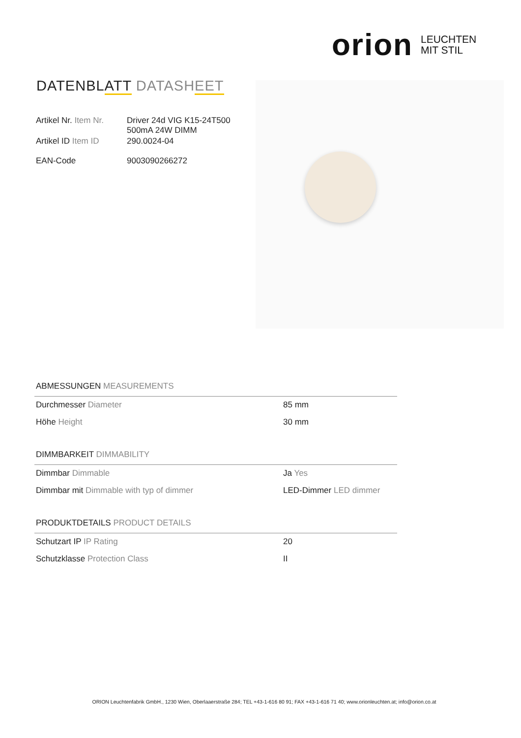orion LEUCHTEN
MIT STIL
DATENBLATT DATASHEET
| Artikel Nr. Item Nr. | Driver 24d VIG K15-24T500 500mA 24W DIMM |
| Artikel ID Item ID | 290.0024-04 |
| EAN-Code | 9003090266272 |
ABMESSUNGEN MEASUREMENTS
| Durchmesser Diameter | 85 mm |
| Höhe Height | 30 mm |
DIMMBARKEIT DIMMABILITY
| Dimmbar Dimmable | Ja Yes |
| Dimmbar mit Dimmable with typ of dimmer | LED-Dimmer LED dimmer |
PRODUKTDETAILS PRODUCT DETAILS
| Schutzart IP IP Rating | 20 |
| Schutzklasse Protection Class | II |
ORION Leuchtenfabrik GmbH., 1230 Wien, Oberlaaerstraße 284; TEL +43-1-616 80 91; FAX +43-1-616 71 40; www.orionleuchten.at; info@orion.co.at